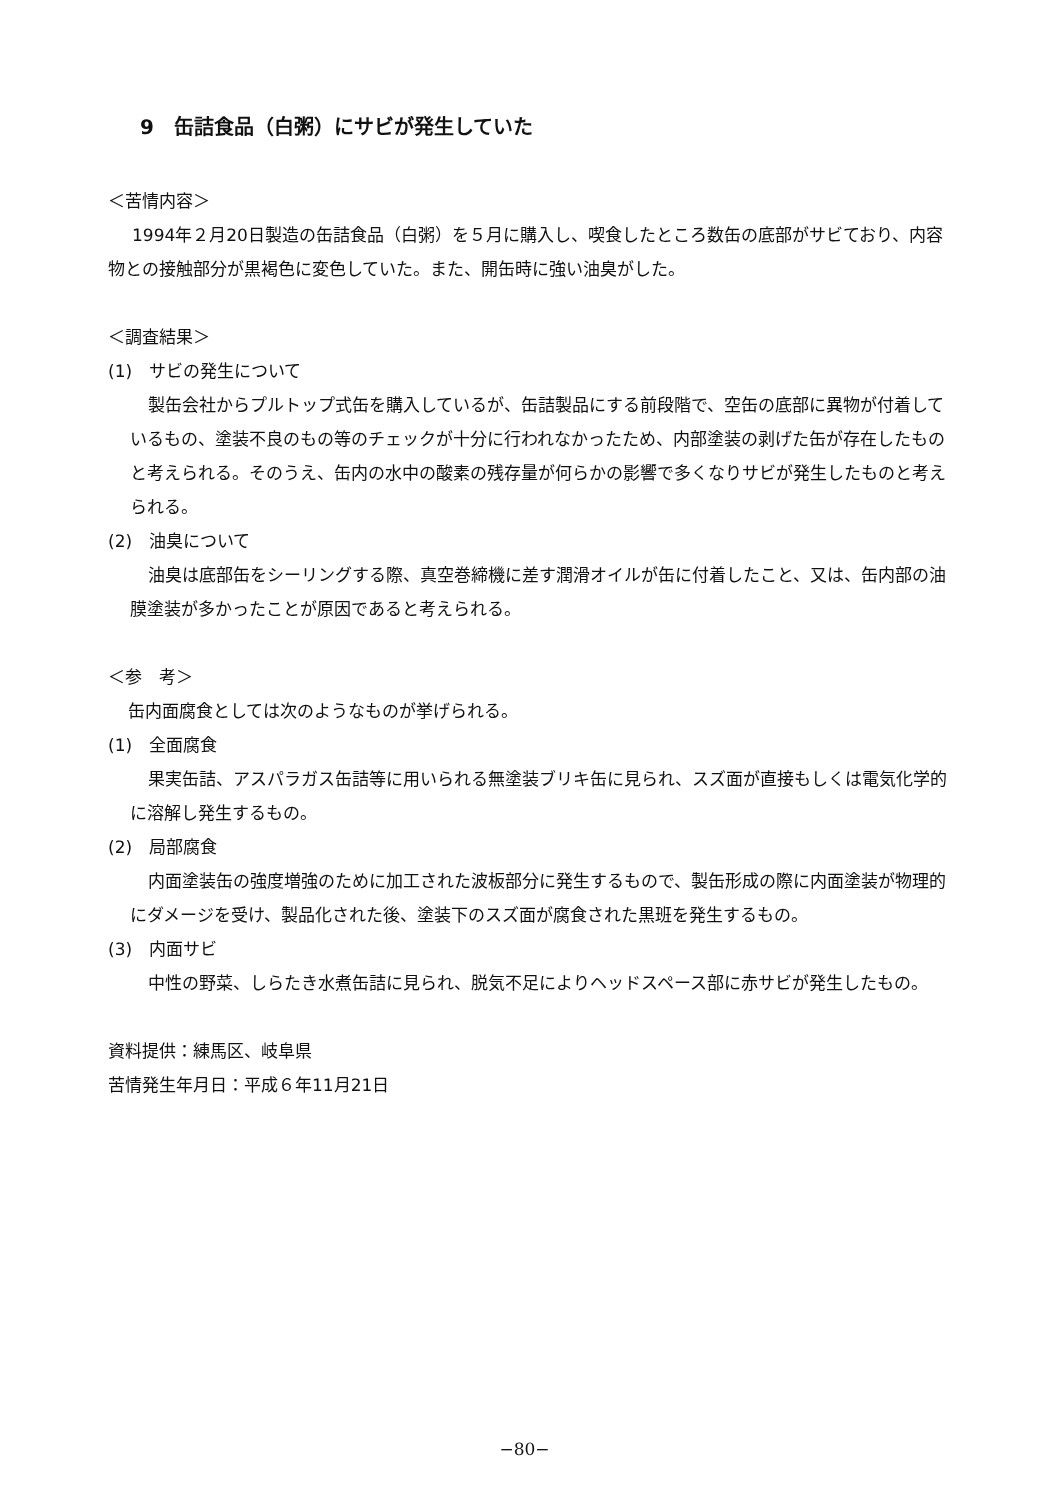9　缶詰食品（白粥）にサビが発生していた
＜苦情内容＞
1994年２月20日製造の缶詰食品（白粥）を５月に購入し、喫食したところ数缶の底部がサビており、内容物との接触部分が黒褐色に変色していた。また、開缶時に強い油臭がした。
＜調査結果＞
(1)　サビの発生について
製缶会社からプルトップ式缶を購入しているが、缶詰製品にする前段階で、空缶の底部に異物が付着しているもの、塗装不良のもの等のチェックが十分に行われなかったため、内部塗装の剥げた缶が存在したものと考えられる。そのうえ、缶内の水中の酸素の残存量が何らかの影響で多くなりサビが発生したものと考えられる。
(2)　油臭について
油臭は底部缶をシーリングする際、真空巻締機に差す潤滑オイルが缶に付着したこと、又は、缶内部の油膜塗装が多かったことが原因であると考えられる。
＜参　考＞
缶内面腐食としては次のようなものが挙げられる。
(1)　全面腐食
果実缶詰、アスパラガス缶詰等に用いられる無塗装ブリキ缶に見られ、スズ面が直接もしくは電気化学的に溶解し発生するもの。
(2)　局部腐食
内面塗装缶の強度増強のために加工された波板部分に発生するもので、製缶形成の際に内面塗装が物理的にダメージを受け、製品化された後、塗装下のスズ面が腐食された黒班を発生するもの。
(3)　内面サビ
中性の野菜、しらたき水煮缶詰に見られ、脱気不足によりヘッドスペース部に赤サビが発生したもの。
資料提供：練馬区、岐阜県
苦情発生年月日：平成６年11月21日
−80−